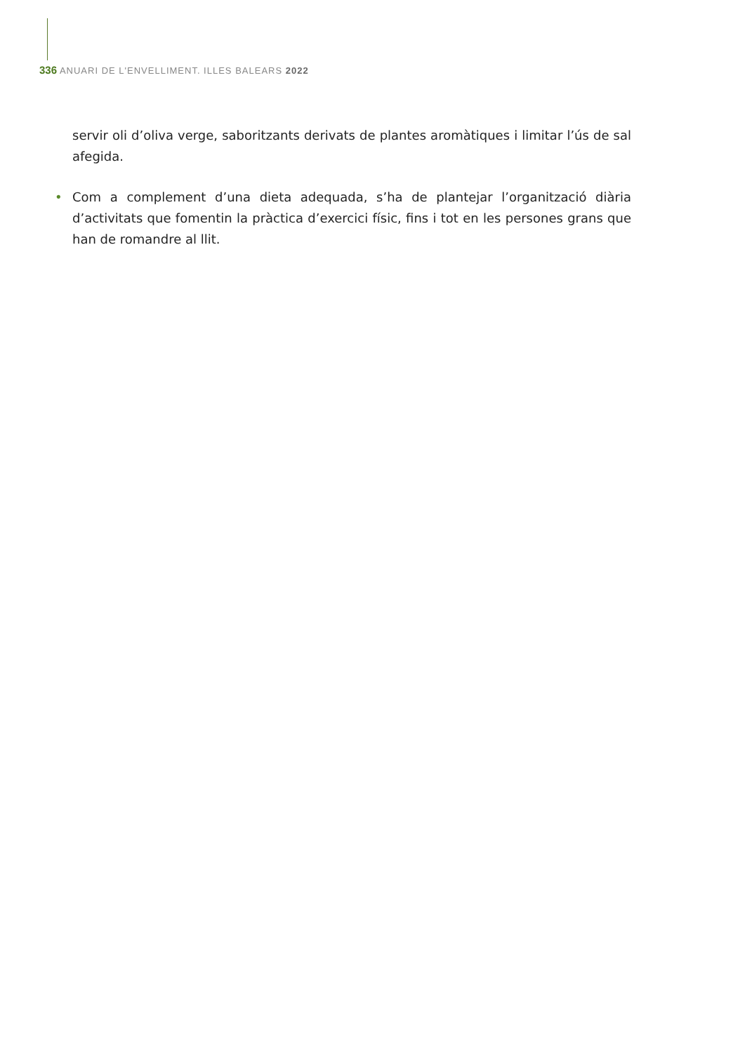336 ANUARI DE L'ENVELLIMENT. ILLES BALEARS 2022
servir oli d’oliva verge, saboritzants derivats de plantes aromàtiques i limitar l’ús de sal afegida.
• Com a complement d’una dieta adequada, s’ha de plantejar l’organització diària d’activitats que fomentin la pràctica d’exercici físic, fins i tot en les persones grans que han de romandre al llit.